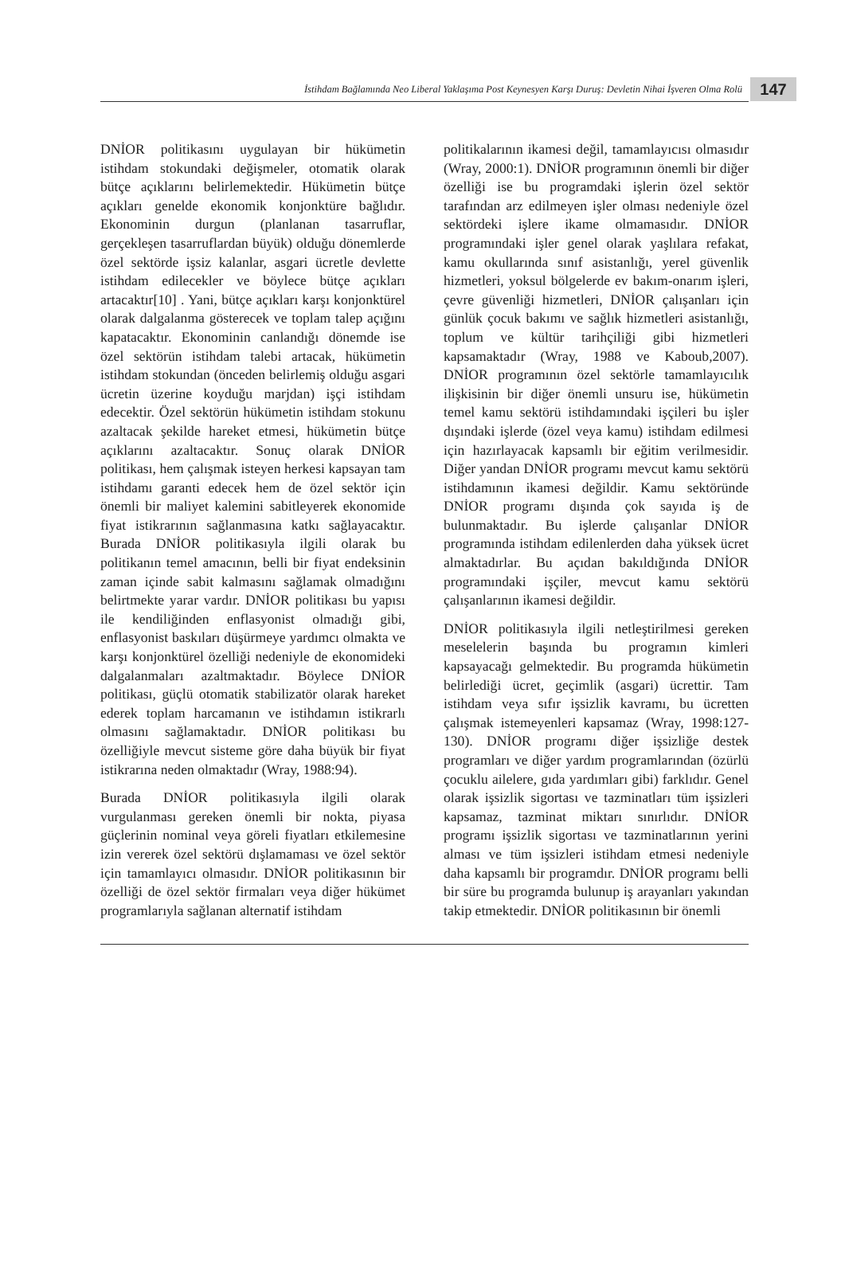İstihdam Bağlamında Neo Liberal Yaklaşıma Post Keynesyen Karşı Duruş: Devletin Nihai İşveren Olma Rolü
147
DNİOR politikasını uygulayan bir hükümetin istihdam stokundaki değişmeler, otomatik olarak bütçe açıklarını belirlemektedir. Hükümetin bütçe açıkları genelde ekonomik konjonktüre bağlıdır. Ekonominin durgun (planlanan tasarruflar, gerçekleşen tasarruflardan büyük) olduğu dönemlerde özel sektörde işsiz kalanlar, asgari ücretle devlette istihdam edilecekler ve böylece bütçe açıkları artacaktır[10] . Yani, bütçe açıkları karşı konjonktürel olarak dalgalanma gösterecek ve toplam talep açığını kapatacaktır. Ekonominin canlandığı dönemde ise özel sektörün istihdam talebi artacak, hükümetin istihdam stokundan (önceden belirlemiş olduğu asgari ücretin üzerine koyduğu marjdan) işçi istihdam edecektir. Özel sektörün hükümetin istihdam stokunu azaltacak şekilde hareket etmesi, hükümetin bütçe açıklarını azaltacaktır. Sonuç olarak DNİOR politikası, hem çalışmak isteyen herkesi kapsayan tam istihdamı garanti edecek hem de özel sektör için önemli bir maliyet kalemini sabitleyerek ekonomide fiyat istikrarının sağlanmasına katkı sağlayacaktır. Burada DNİOR politikasıyla ilgili olarak bu politikanın temel amacının, belli bir fiyat endeksinin zaman içinde sabit kalmasını sağlamak olmadığını belirtmekte yarar vardır. DNİOR politikası bu yapısı ile kendiliğinden enflasyonist olmadığı gibi, enflasyonist baskıları düşürmeye yardımcı olmakta ve karşı konjonktürel özelliği nedeniyle de ekonomideki dalgalanmaları azaltmaktadır. Böylece DNİOR politikası, güçlü otomatik stabilizatör olarak hareket ederek toplam harcamanın ve istihdamın istikrarlı olmasını sağlamaktadır. DNİOR politikası bu özelliğiyle mevcut sisteme göre daha büyük bir fiyat istikrarına neden olmaktadır (Wray, 1988:94).
Burada DNİOR politikasıyla ilgili olarak vurgulanması gereken önemli bir nokta, piyasa güçlerinin nominal veya göreli fiyatları etkilemesine izin vererek özel sektörü dışlamaması ve özel sektör için tamamlayıcı olmasıdır. DNİOR politikasının bir özelliği de özel sektör firmaları veya diğer hükümet programlarıyla sağlanan alternatif istihdam
politikalarının ikamesi değil, tamamlayıcısı olmasıdır (Wray, 2000:1). DNİOR programının önemli bir diğer özelliği ise bu programdaki işlerin özel sektör tarafından arz edilmeyen işler olması nedeniyle özel sektördeki işlere ikame olmamasıdır. DNİOR programındaki işler genel olarak yaşlılara refakat, kamu okullarında sınıf asistanlığı, yerel güvenlik hizmetleri, yoksul bölgelerde ev bakım-onarım işleri, çevre güvenliği hizmetleri, DNİOR çalışanları için günlük çocuk bakımı ve sağlık hizmetleri asistanlığı, toplum ve kültür tarihçiliği gibi hizmetleri kapsamaktadır (Wray, 1988 ve Kaboub,2007). DNİOR programının özel sektörle tamamlayıcılık ilişkisinin bir diğer önemli unsuru ise, hükümetin temel kamu sektörü istihdamındaki işçileri bu işler dışındaki işlerde (özel veya kamu) istihdam edilmesi için hazırlayacak kapsamlı bir eğitim verilmesidir. Diğer yandan DNİOR programı mevcut kamu sektörü istihdamının ikamesi değildir. Kamu sektöründe DNİOR programı dışında çok sayıda iş de bulunmaktadır. Bu işlerde çalışanlar DNİOR programında istihdam edilenlerden daha yüksek ücret almaktadırlar. Bu açıdan bakıldığında DNİOR programındaki işçiler, mevcut kamu sektörü çalışanlarının ikamesi değildir.
DNİOR politikasıyla ilgili netleştirilmesi gereken meselelerin başında bu programın kimleri kapsayacağı gelmektedir. Bu programda hükümetin belirlediği ücret, geçimlik (asgari) ücrettir. Tam istihdam veya sıfır işsizlik kavramı, bu ücretten çalışmak istemeyenleri kapsamaz (Wray, 1998:127-130). DNİOR programı diğer işsizliğe destek programları ve diğer yardım programlarından (özürlü çocuklu ailelere, gıda yardımları gibi) farklıdır. Genel olarak işsizlik sigortası ve tazminatları tüm işsizleri kapsamaz, tazminat miktarı sınırlıdır. DNİOR programı işsizlik sigortası ve tazminatlarının yerini alması ve tüm işsizleri istihdam etmesi nedeniyle daha kapsamlı bir programdır. DNİOR programı belli bir süre bu programda bulunup iş arayanları yakından takip etmektedir. DNİOR politikasının bir önemli